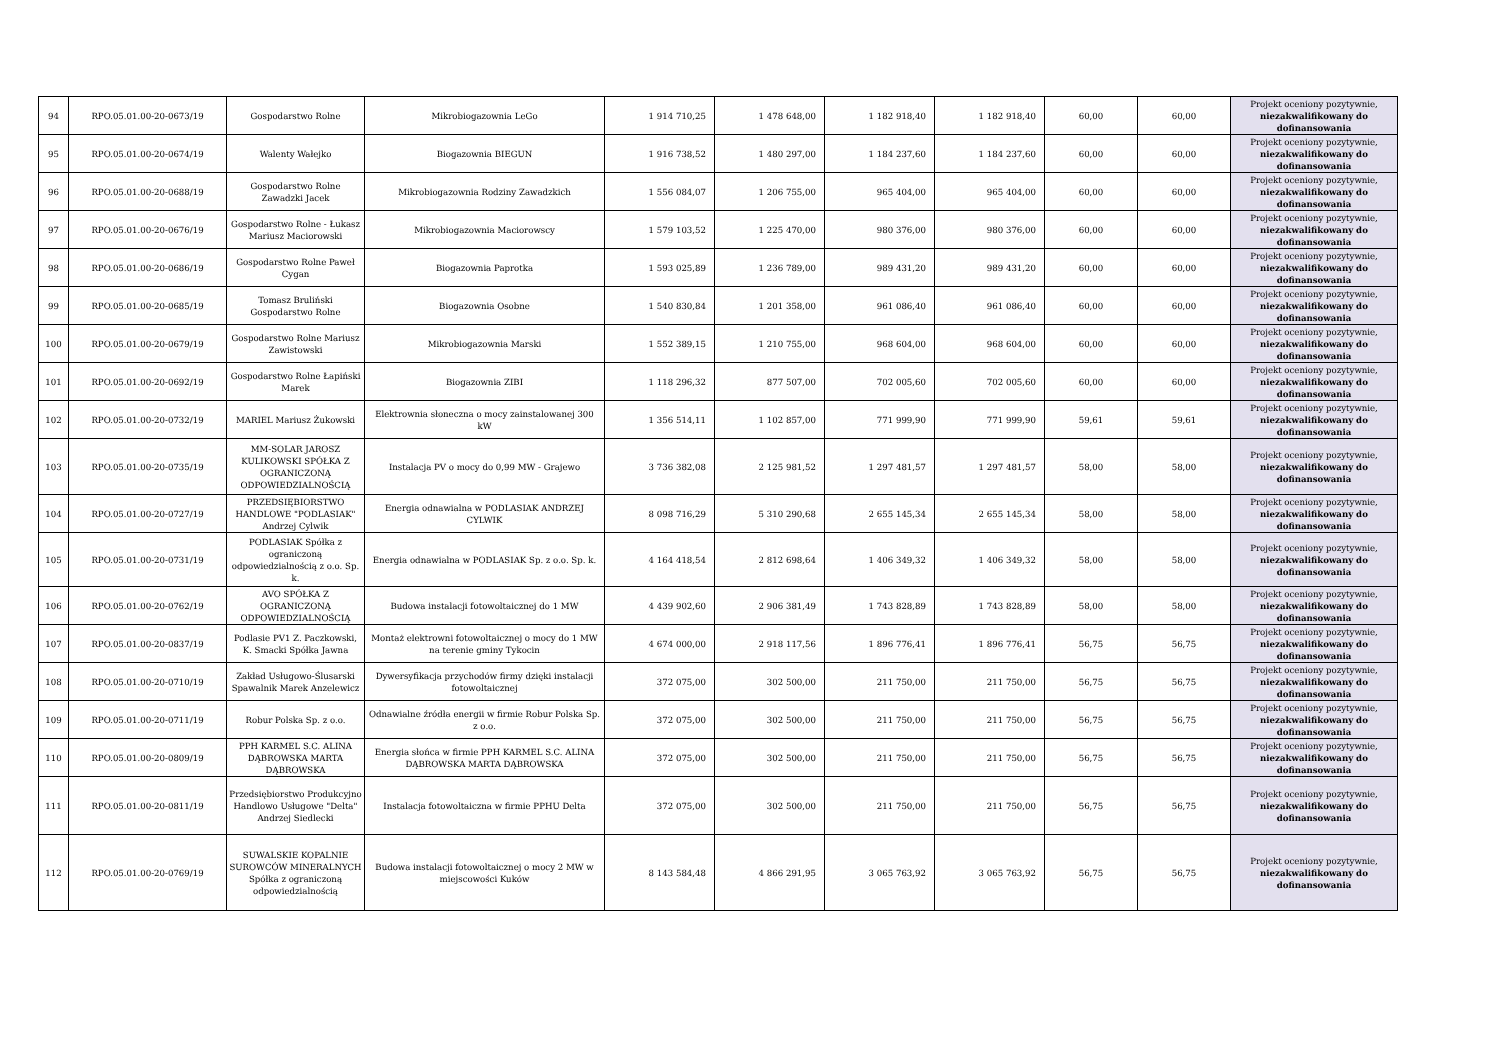| 94 | RPO.05.01.00-20-0673/19 | Gospodarstwo Rolne | Mikrobiogazownia LeGo | 1 914 710,25 | 1 478 648,00 | 1 182 918,40 | 1 182 918,40 | 60,00 | 60,00 | Projekt oceniony pozytywnie, niezakwalifikowany do dofinansowania |
| 95 | RPO.05.01.00-20-0674/19 | Walenty Wałejko | Biogazownia BIEGUN | 1 916 738,52 | 1 480 297,00 | 1 184 237,60 | 1 184 237,60 | 60,00 | 60,00 | Projekt oceniony pozytywnie, niezakwalifikowany do dofinansowania |
| 96 | RPO.05.01.00-20-0688/19 | Gospodarstwo Rolne Zawadzki Jacek | Mikrobiogazownia Rodziny Zawadzkich | 1 556 084,07 | 1 206 755,00 | 965 404,00 | 965 404,00 | 60,00 | 60,00 | Projekt oceniony pozytywnie, niezakwalifikowany do dofinansowania |
| 97 | RPO.05.01.00-20-0676/19 | Gospodarstwo Rolne - Łukasz Mariusz Maciorowski | Mikrobiogazownia Maciorowscy | 1 579 103,52 | 1 225 470,00 | 980 376,00 | 980 376,00 | 60,00 | 60,00 | Projekt oceniony pozytywnie, niezakwalifikowany do dofinansowania |
| 98 | RPO.05.01.00-20-0686/19 | Gospodarstwo Rolne Paweł Cygan | Biogazownia Paprotka | 1 593 025,89 | 1 236 789,00 | 989 431,20 | 989 431,20 | 60,00 | 60,00 | Projekt oceniony pozytywnie, niezakwalifikowany do dofinansowania |
| 99 | RPO.05.01.00-20-0685/19 | Tomasz Bruliński Gospodarstwo Rolne | Biogazownia Osobne | 1 540 830,84 | 1 201 358,00 | 961 086,40 | 961 086,40 | 60,00 | 60,00 | Projekt oceniony pozytywnie, niezakwalifikowany do dofinansowania |
| 100 | RPO.05.01.00-20-0679/19 | Gospodarstwo Rolne Mariusz Zawistowski | Mikrobiogazownia Marski | 1 552 389,15 | 1 210 755,00 | 968 604,00 | 968 604,00 | 60,00 | 60,00 | Projekt oceniony pozytywnie, niezakwalifikowany do dofinansowania |
| 101 | RPO.05.01.00-20-0692/19 | Gospodarstwo Rolne Łapiński Marek | Biogazownia ZIBI | 1 118 296,32 | 877 507,00 | 702 005,60 | 702 005,60 | 60,00 | 60,00 | Projekt oceniony pozytywnie, niezakwalifikowany do dofinansowania |
| 102 | RPO.05.01.00-20-0732/19 | MARIEL Mariusz Żukowski | Elektrownia słoneczna o mocy zainstalowanej 300 kW | 1 356 514,11 | 1 102 857,00 | 771 999,90 | 771 999,90 | 59,61 | 59,61 | Projekt oceniony pozytywnie, niezakwalifikowany do dofinansowania |
| 103 | RPO.05.01.00-20-0735/19 | MM-SOLAR JAROSZ KULIKOWSKI SPÓŁKA Z OGRANICZONĄ ODPOWIEDZIALNOŚCIĄ | Instalacja PV o mocy do 0,99 MW - Grajewo | 3 736 382,08 | 2 125 981,52 | 1 297 481,57 | 1 297 481,57 | 58,00 | 58,00 | Projekt oceniony pozytywnie, niezakwalifikowany do dofinansowania |
| 104 | RPO.05.01.00-20-0727/19 | PRZEDSIĘBIORSTWO HANDLOWE "PODLASIAK" Andrzej Cylwik | Energia odnawialna w PODLASIAK ANDRZEJ CYLWIK | 8 098 716,29 | 5 310 290,68 | 2 655 145,34 | 2 655 145,34 | 58,00 | 58,00 | Projekt oceniony pozytywnie, niezakwalifikowany do dofinansowania |
| 105 | RPO.05.01.00-20-0731/19 | PODLASIAK Spółka z ograniczoną odpowiedzialnością z o.o. Sp. k. | Energia odnawialna w PODLASIAK Sp. z o.o. Sp. k. | 4 164 418,54 | 2 812 698,64 | 1 406 349,32 | 1 406 349,32 | 58,00 | 58,00 | Projekt oceniony pozytywnie, niezakwalifikowany do dofinansowania |
| 106 | RPO.05.01.00-20-0762/19 | AVO SPÓŁKA Z OGRANICZONĄ ODPOWIEDZIALNOŚCIĄ | Budowa instalacji fotowoltaicznej do 1 MW | 4 439 902,60 | 2 906 381,49 | 1 743 828,89 | 1 743 828,89 | 58,00 | 58,00 | Projekt oceniony pozytywnie, niezakwalifikowany do dofinansowania |
| 107 | RPO.05.01.00-20-0837/19 | Podlasie PV1 Z. Paczkowski, K. Smacki Spółka Jawna | Montaż elektrowni fotowoltaicznej o mocy do 1 MW na terenie gminy Tykocin | 4 674 000,00 | 2 918 117,56 | 1 896 776,41 | 1 896 776,41 | 56,75 | 56,75 | Projekt oceniony pozytywnie, niezakwalifikowany do dofinansowania |
| 108 | RPO.05.01.00-20-0710/19 | Zakład Usługowo-Ślusarski Spawalnik Marek Anzelewicz | Dywersyfikacja przychodów firmy dzięki instalacji fotowoltaicznej | 372 075,00 | 302 500,00 | 211 750,00 | 211 750,00 | 56,75 | 56,75 | Projekt oceniony pozytywnie, niezakwalifikowany do dofinansowania |
| 109 | RPO.05.01.00-20-0711/19 | Robur Polska Sp. z o.o. | Odnawialne źródła energii w firmie Robur Polska Sp. z o.o. | 372 075,00 | 302 500,00 | 211 750,00 | 211 750,00 | 56,75 | 56,75 | Projekt oceniony pozytywnie, niezakwalifikowany do dofinansowania |
| 110 | RPO.05.01.00-20-0809/19 | PPH KARMEL S.C. ALINA DĄBROWSKA MARTA DĄBROWSKA | Energia słońca w firmie PPH KARMEL S.C. ALINA DĄBROWSKA MARTA DĄBROWSKA | 372 075,00 | 302 500,00 | 211 750,00 | 211 750,00 | 56,75 | 56,75 | Projekt oceniony pozytywnie, niezakwalifikowany do dofinansowania |
| 111 | RPO.05.01.00-20-0811/19 | Przedsiębiorstwo Produkcyjno Handlowo Usługowe "Delta" Andrzej Siedlecki | Instalacja fotowoltaiczna w firmie PPHU Delta | 372 075,00 | 302 500,00 | 211 750,00 | 211 750,00 | 56,75 | 56,75 | Projekt oceniony pozytywnie, niezakwalifikowany do dofinansowania |
| 112 | RPO.05.01.00-20-0769/19 | SUWALSKIE KOPALNIE SUROWCÓW MINERALNYCH Spółka z ograniczoną odpowiedzialnością | Budowa instalacji fotowoltaicznej o mocy 2 MW w miejscowości Kuków | 8 143 584,48 | 4 866 291,95 | 3 065 763,92 | 3 065 763,92 | 56,75 | 56,75 | Projekt oceniony pozytywnie, niezakwalifikowany do dofinansowania |